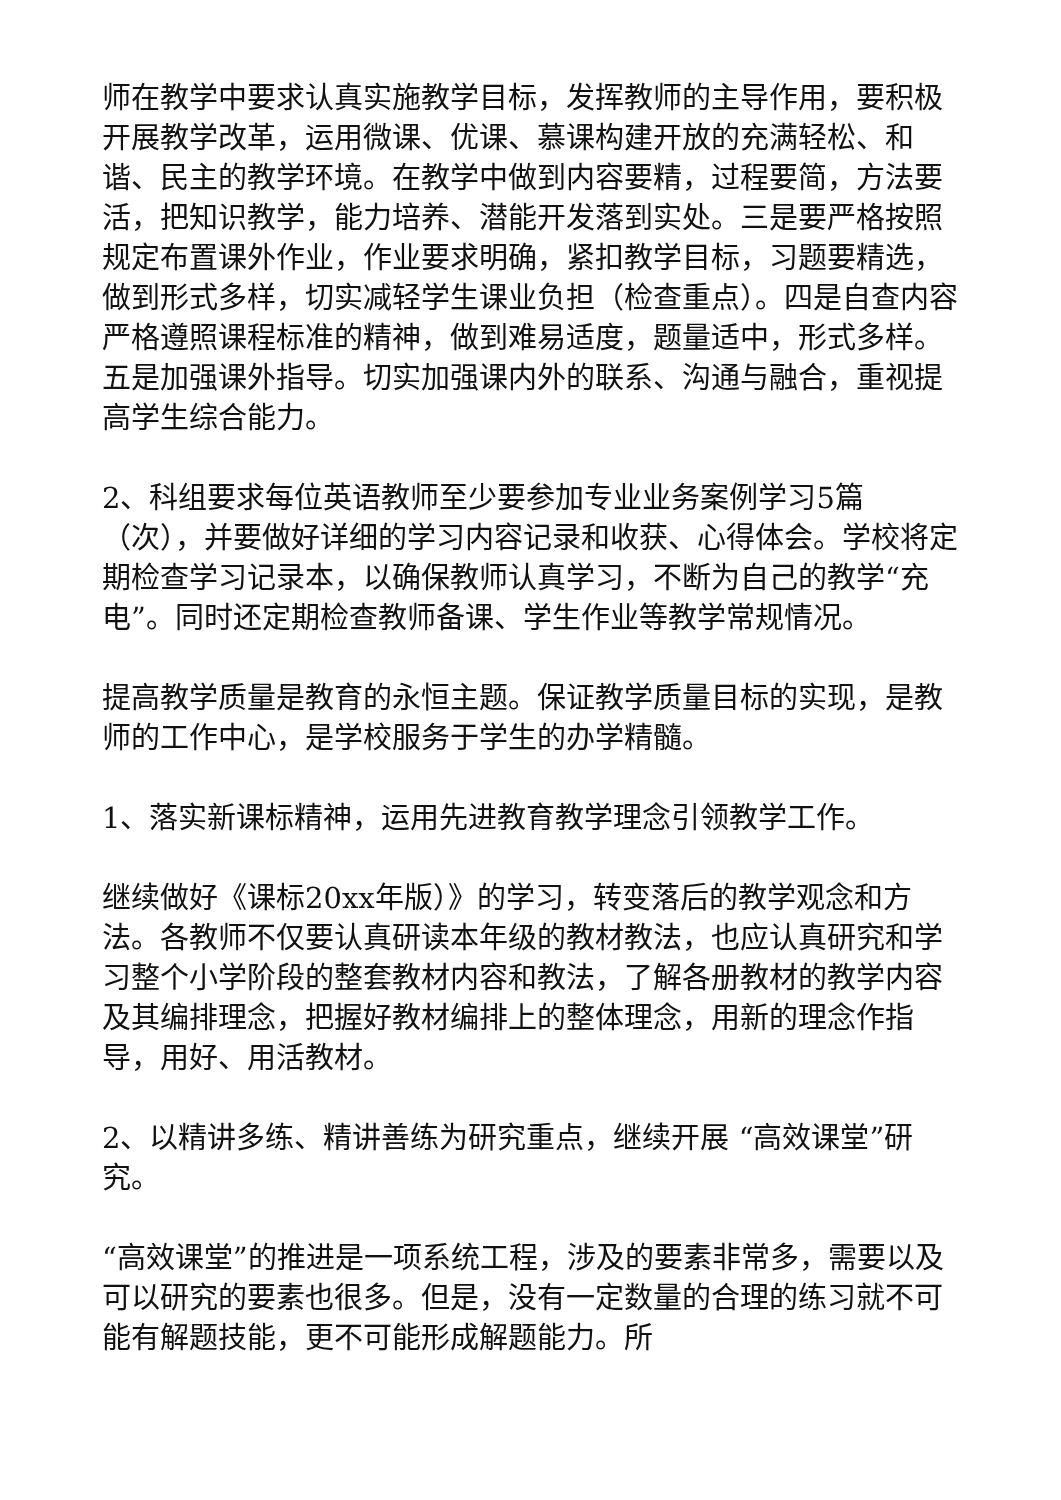师在教学中要求认真实施教学目标，发挥教师的主导作用，要积极开展教学改革，运用微课、优课、慕课构建开放的充满轻松、和谐、民主的教学环境。在教学中做到内容要精，过程要简，方法要活，把知识教学，能力培养、潜能开发落到实处。三是要严格按照规定布置课外作业，作业要求明确，紧扣教学目标，习题要精选，做到形式多样，切实减轻学生课业负担（检查重点）。四是自查内容严格遵照课程标准的精神，做到难易适度，题量适中，形式多样。五是加强课外指导。切实加强课内外的联系、沟通与融合，重视提高学生综合能力。
2、科组要求每位英语教师至少要参加专业业务案例学习5篇（次），并要做好详细的学习内容记录和收获、心得体会。学校将定期检查学习记录本，以确保教师认真学习，不断为自己的教学“充电”。同时还定期检查教师备课、学生作业等教学常规情况。
提高教学质量是教育的永恒主题。保证教学质量目标的实现，是教师的工作中心，是学校服务于学生的办学精髓。
1、落实新课标精神，运用先进教育教学理念引领教学工作。
继续做好《课标20xx年版）》的学习，转变落后的教学观念和方法。各教师不仅要认真研读本年级的教材教法，也应认真研究和学习整个小学阶段的整套教材内容和教法，了解各册教材的教学内容及其编排理念，把握好教材编排上的整体理念，用新的理念作指导，用好、用活教材。
2、以精讲多练、精讲善练为研究重点，继续开展 “高效课堂”研究。
“高效课堂”的推进是一项系统工程，涉及的要素非常多，需要以及可以研究的要素也很多。但是，没有一定数量的合理的练习就不可能有解题技能，更不可能形成解题能力。所